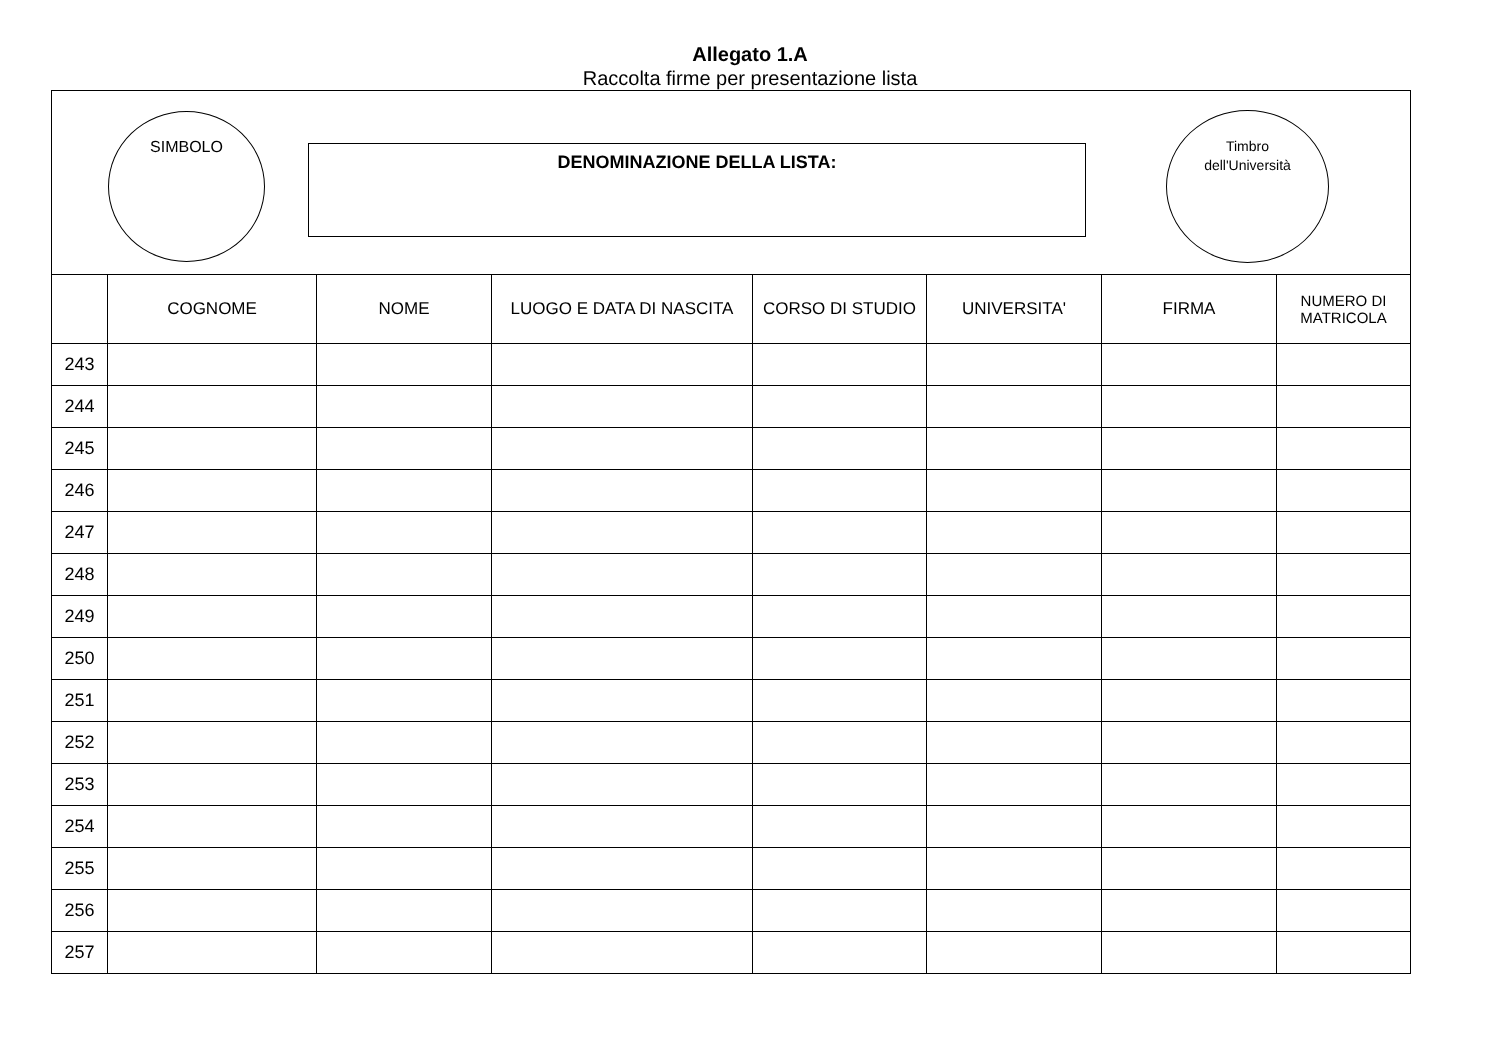Allegato 1.A
Raccolta firme per presentazione lista
SIMBOLO
DENOMINAZIONE DELLA LISTA:
Timbro
dell'Università
| | COGNOME | NOME | LUOGO E DATA DI NASCITA | CORSO DI STUDIO | UNIVERSITA' | FIRMA | NUMERO DI MATRICOLA |
| --- | --- | --- | --- | --- | --- | --- | --- |
| 243 | | | | | | | |
| 244 | | | | | | | |
| 245 | | | | | | | |
| 246 | | | | | | | |
| 247 | | | | | | | |
| 248 | | | | | | | |
| 249 | | | | | | | |
| 250 | | | | | | | |
| 251 | | | | | | | |
| 252 | | | | | | | |
| 253 | | | | | | | |
| 254 | | | | | | | |
| 255 | | | | | | | |
| 256 | | | | | | | |
| 257 | | | | | | | |